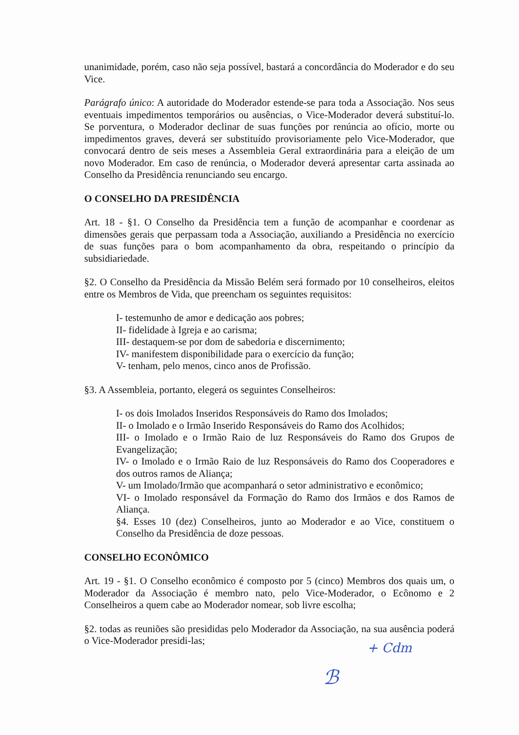unanimidade, porém, caso não seja possível, bastará a concordância do Moderador e do seu Vice.
Parágrafo único: A autoridade do Moderador estende-se para toda a Associação. Nos seus eventuais impedimentos temporários ou ausências, o Vice-Moderador deverá substituí-lo. Se porventura, o Moderador declinar de suas funções por renúncia ao ofício, morte ou impedimentos graves, deverá ser substituído provisoriamente pelo Vice-Moderador, que convocará dentro de seis meses a Assembleia Geral extraordinária para a eleição de um novo Moderador. Em caso de renúncia, o Moderador deverá apresentar carta assinada ao Conselho da Presidência renunciando seu encargo.
O CONSELHO DA PRESIDÊNCIA
Art. 18 - §1. O Conselho da Presidência tem a função de acompanhar e coordenar as dimensões gerais que perpassam toda a Associação, auxiliando a Presidência no exercício de suas funções para o bom acompanhamento da obra, respeitando o princípio da subsidiariedade.
§2. O Conselho da Presidência da Missão Belém será formado por 10 conselheiros, eleitos entre os Membros de Vida, que preencham os seguintes requisitos:
I- testemunho de amor e dedicação aos pobres;
II- fidelidade à Igreja e ao carisma;
III- destaquem-se por dom de sabedoria e discernimento;
IV- manifestem disponibilidade para o exercício da função;
V- tenham, pelo menos, cinco anos de Profissão.
§3. A Assembleia, portanto, elegerá os seguintes Conselheiros:
I- os dois Imolados Inseridos Responsáveis do Ramo dos Imolados;
II- o Imolado e o Irmão Inserido Responsáveis do Ramo dos Acolhidos;
III- o Imolado e o Irmão Raio de luz Responsáveis do Ramo dos Grupos de Evangelização;
IV- o Imolado e o Irmão Raio de luz Responsáveis do Ramo dos Cooperadores e dos outros ramos de Aliança;
V- um Imolado/Irmão que acompanhará o setor administrativo e econômico;
VI- o Imolado responsável da Formação do Ramo dos Irmãos e dos Ramos de Aliança.
§4. Esses 10 (dez) Conselheiros, junto ao Moderador e ao Vice, constituem o Conselho da Presidência de doze pessoas.
CONSELHO ECONÔMICO
Art. 19 - §1. O Conselho econômico é composto por 5 (cinco) Membros dos quais um, o Moderador da Associação é membro nato, pelo Vice-Moderador, o Ecônomo e 2 Conselheiros a quem cabe ao Moderador nomear, sob livre escolha;
§2. todas as reuniões são presididas pelo Moderador da Associação, na sua ausência poderá o Vice-Moderador presidi-las;
+ Cdm
ℬ